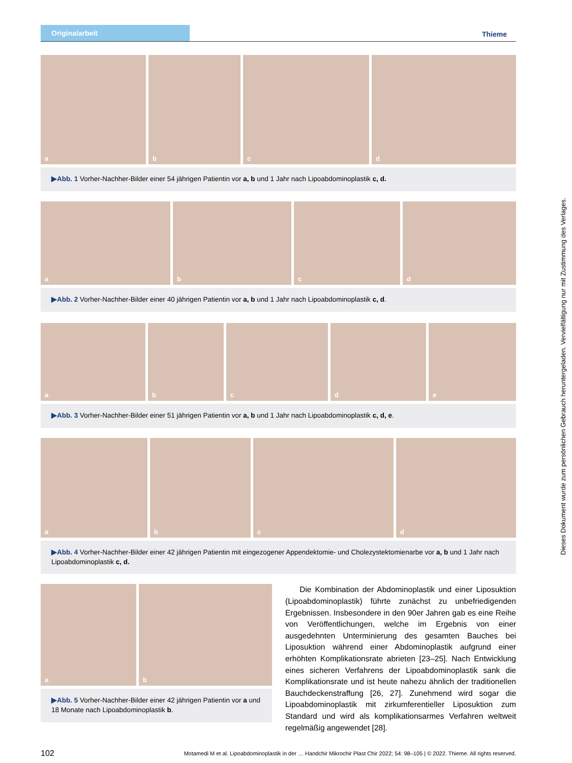Originalarbeit
Thieme
a
b
c
d
▶Abb. 1 Vorher-Nachher-Bilder einer 54 jährigen Patientin vor a, b und 1 Jahr nach Lipoabdominoplastik c, d.
a
b
c
d
▶Abb. 2 Vorher-Nachher-Bilder einer 40 jährigen Patientin vor a, b und 1 Jahr nach Lipoabdominoplastik c, d.
a
b
c
d
e
▶Abb. 3 Vorher-Nachher-Bilder einer 51 jährigen Patientin vor a, b und 1 Jahr nach Lipoabdominoplastik c, d, e.
a
b
c
d
▶Abb. 4 Vorher-Nachher-Bilder einer 42 jährigen Patientin mit eingezogener Appendektomie- und Cholezystektomienarbe vor a, b und 1 Jahr nach Lipoabdominoplastik c, d.
a
b
▶Abb. 5 Vorher-Nachher-Bilder einer 42 jährigen Patientin vor a und 18 Monate nach Lipoabdominoplastik b.
Die Kombination der Abdominoplastik und einer Liposuktion (Lipoabdominoplastik) führte zunächst zu unbefriedigenden Ergebnissen. Insbesondere in den 90er Jahren gab es eine Reihe von Veröffentlichungen, welche im Ergebnis von einer ausgedehnten Unterminierung des gesamten Bauches bei Liposuktion während einer Abdominoplastik aufgrund einer erhöhten Komplikationsrate abrieten [23–25]. Nach Entwicklung eines sicheren Verfahrens der Lipoabdominoplastik sank die Komplikationsrate und ist heute nahezu ähnlich der traditionellen Bauchdeckenstraffung [26, 27]. Zunehmend wird sogar die Lipoabdominoplastik mit zirkumferentieller Liposuktion zum Standard und wird als komplikationsarmes Verfahren weltweit regelmäßig angewendet [28].
102 Motamedi M et al. Lipoabdominoplastik in der … Handchir Mikrochir Plast Chir 2022; 54: 98–105 | © 2022. Thieme. All rights reserved.
Dieses Dokument wurde zum persönlichen Gebrauch heruntergeladen. Vervielfältigung nur mit Zustimmung des Verlages.